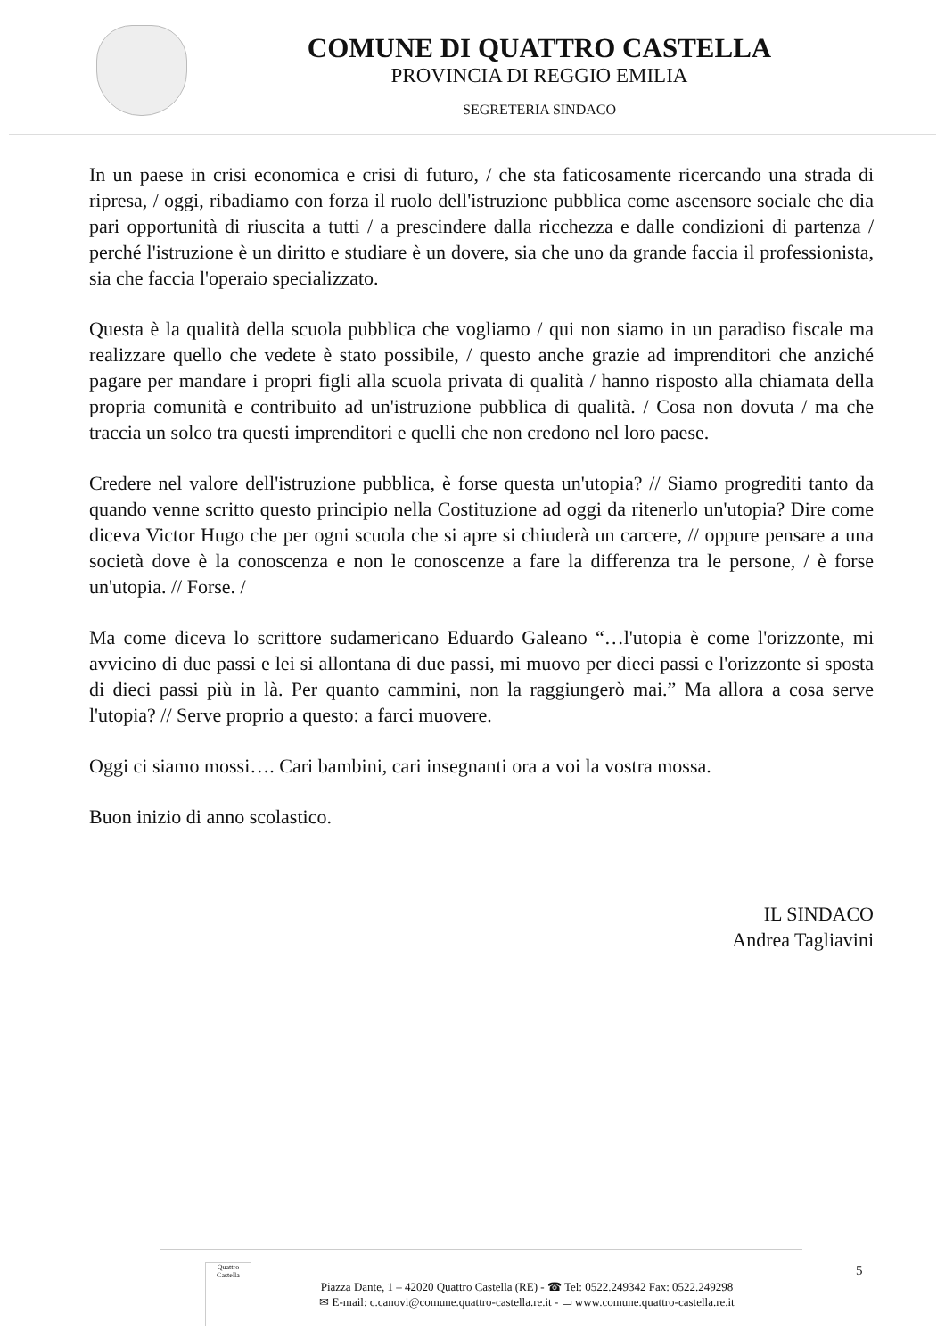COMUNE DI QUATTRO CASTELLA
PROVINCIA DI REGGIO EMILIA
SEGRETERIA SINDACO
In un paese in crisi economica e crisi di futuro, / che sta faticosamente ricercando una strada di ripresa, / oggi, ribadiamo con forza il ruolo dell'istruzione pubblica come ascensore sociale che dia pari opportunità di riuscita a tutti / a prescindere dalla ricchezza e dalle condizioni di partenza / perché l'istruzione è un diritto e studiare è un dovere, sia che uno da grande faccia il professionista, sia che faccia l'operaio specializzato.
Questa è la qualità della scuola pubblica che vogliamo / qui non siamo in un paradiso fiscale ma realizzare quello che vedete è stato possibile, / questo anche grazie ad imprenditori che anziché pagare per mandare i propri figli alla scuola privata di qualità / hanno risposto alla chiamata della propria comunità e contribuito ad un'istruzione pubblica di qualità. / Cosa non dovuta / ma che traccia un solco tra questi imprenditori e quelli che non credono nel loro paese.
Credere nel valore dell'istruzione pubblica, è forse questa un'utopia? // Siamo progrediti tanto da quando venne scritto questo principio nella Costituzione ad oggi da ritenerlo un'utopia? Dire come diceva Victor Hugo che per ogni scuola che si apre si chiuderà un carcere, // oppure pensare a una società dove è la conoscenza e non le conoscenze a fare la differenza tra le persone, / è forse un'utopia. // Forse. /
Ma come diceva lo scrittore sudamericano Eduardo Galeano “…l'utopia è come l'orizzonte, mi avvicino di due passi e lei si allontana di due passi, mi muovo per dieci passi e l'orizzonte si sposta di dieci passi più in là. Per quanto cammini, non la raggiungerò mai.” Ma allora a cosa serve l'utopia? // Serve proprio a questo: a farci muovere.
Oggi ci siamo mossi…. Cari bambini, cari insegnanti ora a voi la vostra mossa.
Buon inizio di anno scolastico.
IL SINDACO
Andrea Tagliavini
Quattro Castella
Piazza Dante, 1 – 42020 Quattro Castella (RE) - ☎ Tel: 0522.249342 Fax: 0522.249298
✉ E-mail: c.canovi@comune.quattro-castella.re.it - ▭ www.comune.quattro-castella.re.it
5